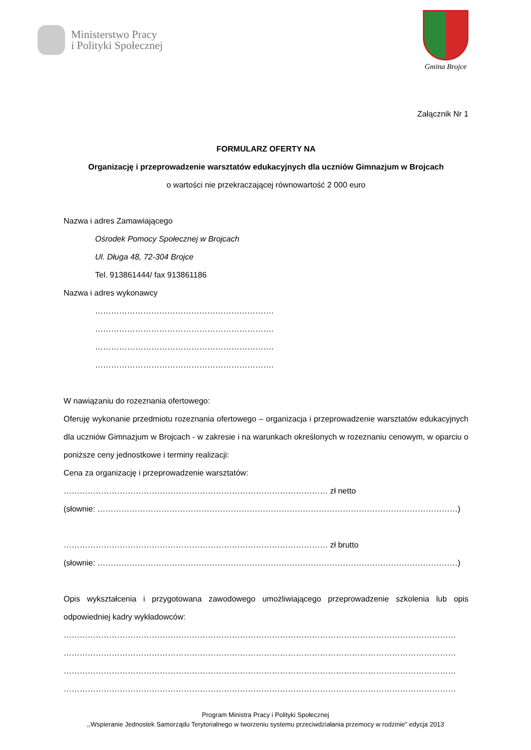Ministerstwo Pracy
i Polityki Społecznej
Gmina Brojce
Załącznik Nr 1
FORMULARZ OFERTY NA
Organizację i przeprowadzenie warsztatów edukacyjnych dla uczniów Gimnazjum w Brojcach
o wartości nie przekraczającej równowartość 2 000 euro
Nazwa i adres Zamawiającego
Ośrodek Pomocy Społecznej w Brojcach
Ul. Długa 48, 72-304 Brojce
Tel. 913861444/ fax 913861186
Nazwa i adres wykonawcy
………………………………………………………….
………………………………………………………….
………………………………………………………….
………………………………………………………….
W nawiązaniu do rozeznania ofertowego:
Oferuję wykonanie przedmiotu rozeznania ofertowego – organizacja i przeprowadzenie warsztatów edukacyjnych dla uczniów Gimnazjum w Brojcach - w zakresie i na warunkach określonych w rozeznaniu cenowym, w oparciu o poniższe ceny jednostkowe i terminy realizacji:
Cena za organizację i przeprowadzenie warsztatów:
……………………………………………………………………………………… zł netto
(słownie: ………………………………………………………………………………………………………………………)
……………………………………………………………………………………… zł brutto
(słownie: ………………………………………………………………………………………………………………………)
Opis wykształcenia i przygotowana zawodowego umożliwiającego przeprowadzenie szkolenia lub opis odpowiedniej kadry wykładowców:
…………………………………………………………………………………………………………………………………
…………………………………………………………………………………………………………………………………
…………………………………………………………………………………………………………………………………
…………………………………………………………………………………………………………………………………
Program Ministra Pracy i Polityki Społecznej
,,Wspieranie Jednostek Samorządu Terytorialnego w tworzeniu systemu przeciwdziałania przemocy w rodzinie” edycja 2013